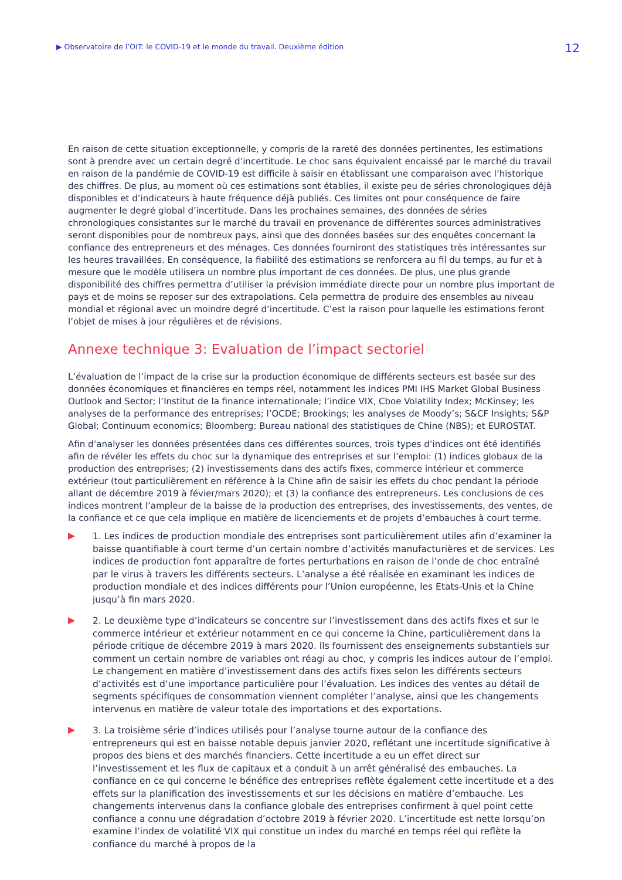▶ Observatoire de l’OIT: le COVID-19 et le monde du travail. Deuxième édition 12
En raison de cette situation exceptionnelle, y compris de la rareté des données pertinentes, les estimations sont à prendre avec un certain degré d’incertitude. Le choc sans équivalent encaissé par le marché du travail en raison de la pandémie de COVID-19 est difficile à saisir en établissant une comparaison avec l’historique des chiffres. De plus, au moment où ces estimations sont établies, il existe peu de séries chronologiques déjà disponibles et d’indicateurs à haute fréquence déjà publiés. Ces limites ont pour conséquence de faire augmenter le degré global d’incertitude. Dans les prochaines semaines, des données de séries chronologiques consistantes sur le marché du travail en provenance de différentes sources administratives seront disponibles pour de nombreux pays, ainsi que des données basées sur des enquêtes concernant la confiance des entrepreneurs et des ménages. Ces données fourniront des statistiques très intéressantes sur les heures travaillées. En conséquence, la fiabilité des estimations se renforcera au fil du temps, au fur et à mesure que le modèle utilisera un nombre plus important de ces données. De plus, une plus grande disponibilité des chiffres permettra d’utiliser la prévision immédiate directe pour un nombre plus important de pays et de moins se reposer sur des extrapolations. Cela permettra de produire des ensembles au niveau mondial et régional avec un moindre degré d’incertitude. C’est la raison pour laquelle les estimations feront l’objet de mises à jour régulières et de révisions.
Annexe technique 3: Evaluation de l’impact sectoriel
L’évaluation de l’impact de la crise sur la production économique de différents secteurs est basée sur des données économiques et financières en temps réel, notamment les indices PMI IHS Market Global Business Outlook and Sector; l’Institut de la finance internationale; l’indice VIX, Cboe Volatility Index; McKinsey; les analyses de la performance des entreprises; l’OCDE; Brookings; les analyses de Moody’s; S&CF Insights; S&P Global; Continuum economics; Bloomberg; Bureau national des statistiques de Chine (NBS); et EUROSTAT.
Afin d’analyser les données présentées dans ces différentes sources, trois types d’indices ont été identifiés afin de révéler les effets du choc sur la dynamique des entreprises et sur l’emploi: (1) indices globaux de la production des entreprises; (2) investissements dans des actifs fixes, commerce intérieur et commerce extérieur (tout particulièrement en référence à la Chine afin de saisir les effets du choc pendant la période allant de décembre 2019 à févier/mars 2020); et (3) la confiance des entrepreneurs. Les conclusions de ces indices montrent l’ampleur de la baisse de la production des entreprises, des investissements, des ventes, de la confiance et ce que cela implique en matière de licenciements et de projets d’embauches à court terme.
1. Les indices de production mondiale des entreprises sont particulièrement utiles afin d’examiner la baisse quantifiable à court terme d’un certain nombre d’activités manufacturières et de services. Les indices de production font apparaître de fortes perturbations en raison de l’onde de choc entraîné par le virus à travers les différents secteurs. L’analyse a été réalisée en examinant les indices de production mondiale et des indices différents pour l’Union européenne, les Etats-Unis et la Chine jusqu’à fin mars 2020.
2. Le deuxième type d’indicateurs se concentre sur l’investissement dans des actifs fixes et sur le commerce intérieur et extérieur notamment en ce qui concerne la Chine, particulièrement dans la période critique de décembre 2019 à mars 2020. Ils fournissent des enseignements substantiels sur comment un certain nombre de variables ont réagi au choc, y compris les indices autour de l’emploi. Le changement en matière d’investissement dans des actifs fixes selon les différents secteurs d’activités est d’une importance particulière pour l’évaluation. Les indices des ventes au détail de segments spécifiques de consommation viennent compléter l’analyse, ainsi que les changements intervenus en matière de valeur totale des importations et des exportations.
3. La troisième série d’indices utilisés pour l’analyse tourne autour de la confiance des entrepreneurs qui est en baisse notable depuis janvier 2020, reflétant une incertitude significative à propos des biens et des marchés financiers. Cette incertitude a eu un effet direct sur l’investissement et les flux de capitaux et a conduit à un arrêt généralisé des embauches. La confiance en ce qui concerne le bénéfice des entreprises reflète également cette incertitude et a des effets sur la planification des investissements et sur les décisions en matière d’embauche. Les changements intervenus dans la confiance globale des entreprises confirment à quel point cette confiance a connu une dégradation d’octobre 2019 à février 2020. L’incertitude est nette lorsqu’on examine l’index de volatilité VIX qui constitue un index du marché en temps réel qui reflète la confiance du marché à propos de la